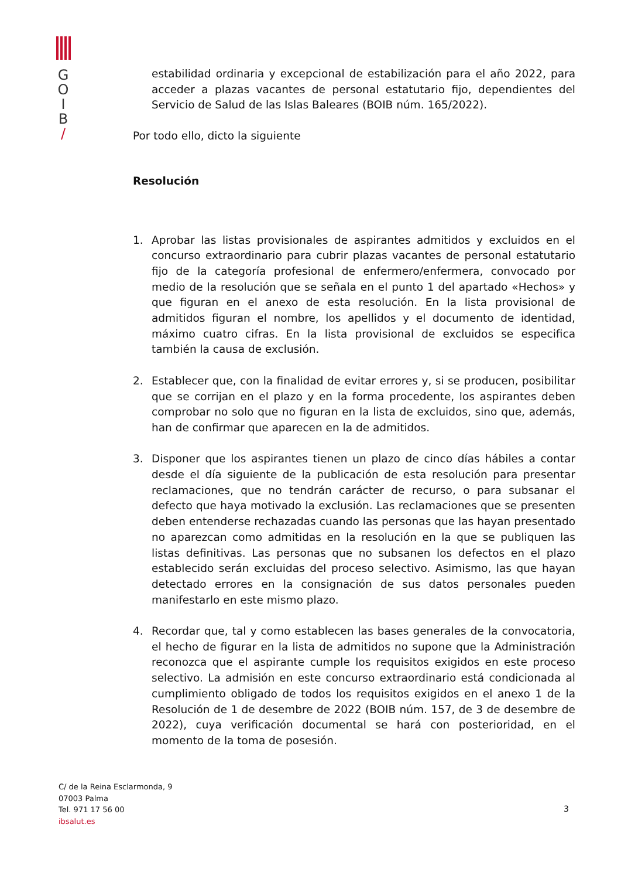G
O
I
B
/
estabilidad ordinaria y excepcional de estabilización para el año 2022, para acceder a plazas vacantes de personal estatutario fijo, dependientes del Servicio de Salud de las Islas Baleares (BOIB núm. 165/2022).
Por todo ello, dicto la siguiente
Resolución
1. Aprobar las listas provisionales de aspirantes admitidos y excluidos en el concurso extraordinario para cubrir plazas vacantes de personal estatutario fijo de la categoría profesional de enfermero/enfermera, convocado por medio de la resolución que se señala en el punto 1 del apartado «Hechos» y que figuran en el anexo de esta resolución. En la lista provisional de admitidos figuran el nombre, los apellidos y el documento de identidad, máximo cuatro cifras. En la lista provisional de excluidos se especifica también la causa de exclusión.
2. Establecer que, con la finalidad de evitar errores y, si se producen, posibilitar que se corrijan en el plazo y en la forma procedente, los aspirantes deben comprobar no solo que no figuran en la lista de excluidos, sino que, además, han de confirmar que aparecen en la de admitidos.
3. Disponer que los aspirantes tienen un plazo de cinco días hábiles a contar desde el día siguiente de la publicación de esta resolución para presentar reclamaciones, que no tendrán carácter de recurso, o para subsanar el defecto que haya motivado la exclusión. Las reclamaciones que se presenten deben entenderse rechazadas cuando las personas que las hayan presentado no aparezcan como admitidas en la resolución en la que se publiquen las listas definitivas. Las personas que no subsanen los defectos en el plazo establecido serán excluidas del proceso selectivo. Asimismo, las que hayan detectado errores en la consignación de sus datos personales pueden manifestarlo en este mismo plazo.
4. Recordar que, tal y como establecen las bases generales de la convocatoria, el hecho de figurar en la lista de admitidos no supone que la Administración reconozca que el aspirante cumple los requisitos exigidos en este proceso selectivo. La admisión en este concurso extraordinario está condicionada al cumplimiento obligado de todos los requisitos exigidos en el anexo 1 de la Resolución de 1 de desembre de 2022 (BOIB núm. 157, de 3 de desembre de 2022), cuya verificación documental se hará con posterioridad, en el momento de la toma de posesión.
C/ de la Reina Esclarmonda, 9
07003 Palma
Tel. 971 17 56 00
ibsalut.es
3